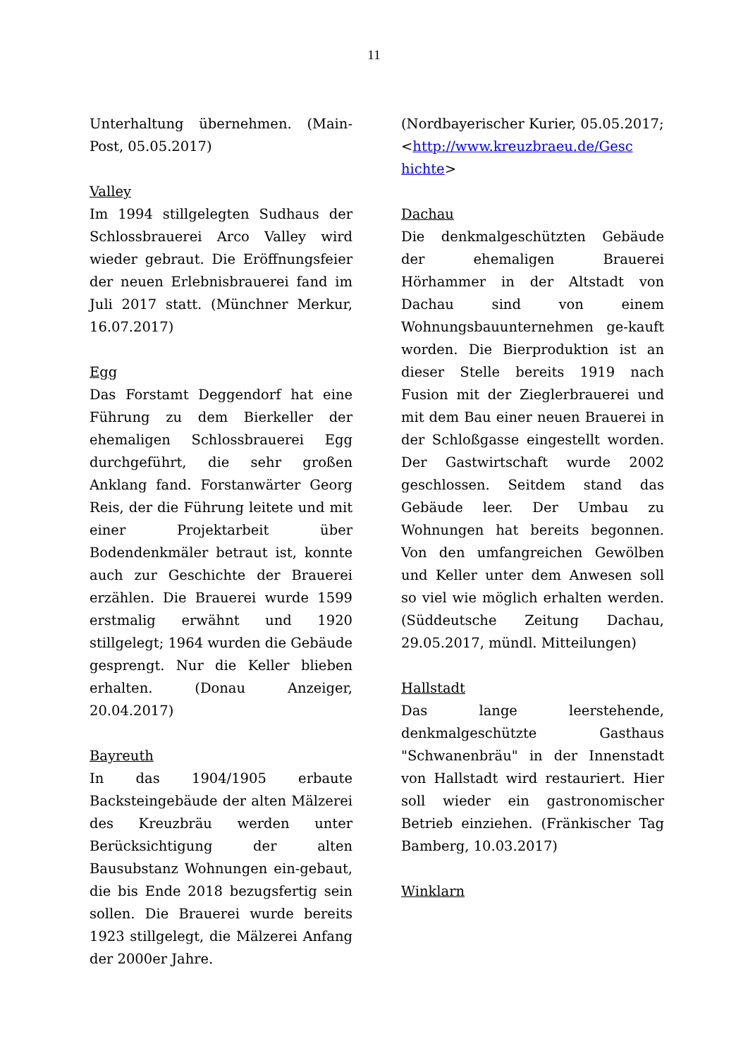11
Unterhaltung übernehmen. (Main-Post, 05.05.2017)
Valley
Im 1994 stillgelegten Sudhaus der Schlossbrauerei Arco Valley wird wieder gebraut. Die Eröffnungsfeier der neuen Erlebnisbrauerei fand im Juli 2017 statt. (Münchner Merkur, 16.07.2017)
Egg
Das Forstamt Deggendorf hat eine Führung zu dem Bierkeller der ehemaligen Schlossbrauerei Egg durchgeführt, die sehr großen Anklang fand. Forstanwärter Georg Reis, der die Führung leitete und mit einer Projektarbeit über Bodendenkmäler betraut ist, konnte auch zur Geschichte der Brauerei erzählen. Die Brauerei wurde 1599 erstmalig erwähnt und 1920 stillgelegt; 1964 wurden die Gebäude gesprengt. Nur die Keller blieben erhalten. (Donau Anzeiger, 20.04.2017)
Bayreuth
In das 1904/1905 erbaute Backsteingebäude der alten Mälzerei des Kreuzbräu werden unter Berücksichtigung der alten Bausubstanz Wohnungen ein-gebaut, die bis Ende 2018 bezugsfertig sein sollen. Die Brauerei wurde bereits 1923 stillgelegt, die Mälzerei Anfang der 2000er Jahre.
(Nordbayerischer Kurier, 05.05.2017; <http://www.kreuzbraeu.de/Gesc hichte>
Dachau
Die denkmalgeschützten Gebäude der ehemaligen Brauerei Hörhammer in der Altstadt von Dachau sind von einem Wohnungsbauunternehmen ge-kauft worden. Die Bierproduktion ist an dieser Stelle bereits 1919 nach Fusion mit der Zieglerbrauerei und mit dem Bau einer neuen Brauerei in der Schloßgasse eingestellt worden. Der Gastwirtschaft wurde 2002 geschlossen. Seitdem stand das Gebäude leer. Der Umbau zu Wohnungen hat bereits begonnen. Von den umfangreichen Gewölben und Keller unter dem Anwesen soll so viel wie möglich erhalten werden. (Süddeutsche Zeitung Dachau, 29.05.2017, mündl. Mitteilungen)
Hallstadt
Das lange leerstehende, denkmalgeschützte Gasthaus "Schwanenbräu" in der Innenstadt von Hallstadt wird restauriert. Hier soll wieder ein gastronomischer Betrieb einziehen. (Fränkischer Tag Bamberg, 10.03.2017)
Winklarn